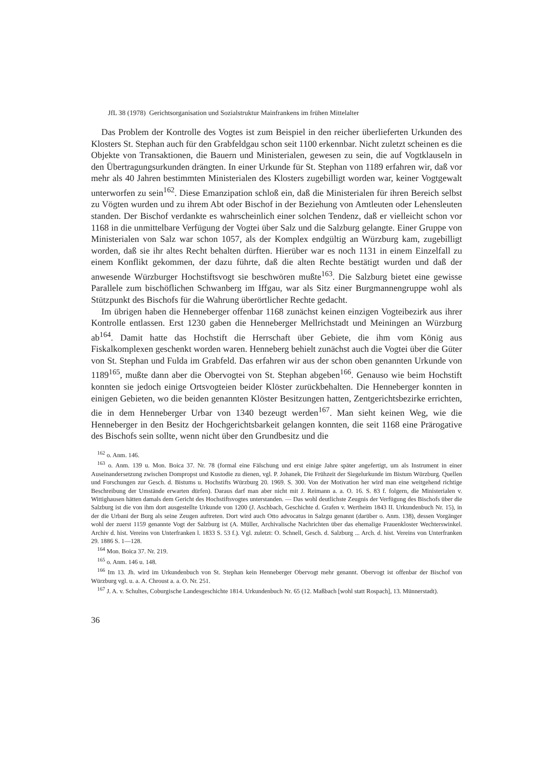JfL 38 (1978) Gerichtsorganisation und Sozialstruktur Mainfrankens im frühen Mittelalter
Das Problem der Kontrolle des Vogtes ist zum Beispiel in den reicher überlieferten Urkunden des Klosters St. Stephan auch für den Grabfeldgau schon seit 1100 erkennbar. Nicht zuletzt scheinen es die Objekte von Transaktionen, die Bauern und Ministerialen, gewesen zu sein, die auf Vogtklauseln in den Übertragungsurkunden drängten. In einer Urkunde für St. Stephan von 1189 erfahren wir, daß vor mehr als 40 Jahren bestimmten Ministerialen des Klosters zugebilligt worden war, keiner Vogtgewalt unterworfen zu sein<sup>162</sup>. Diese Emanzipation schloß ein, daß die Ministerialen für ihren Bereich selbst zu Vögten wurden und zu ihrem Abt oder Bischof in der Beziehung von Amtleuten oder Lehensleuten standen. Der Bischof verdankte es wahrscheinlich einer solchen Tendenz, daß er vielleicht schon vor 1168 in die unmittelbare Verfügung der Vogtei über Salz und die Salzburg gelangte. Einer Gruppe von Ministerialen von Salz war schon 1057, als der Komplex endgültig an Würzburg kam, zugebilligt worden, daß sie ihr altes Recht behalten dürften. Hierüber war es noch 1131 in einem Einzelfall zu einem Konflikt gekommen, der dazu führte, daß die alten Rechte bestätigt wurden und daß der anwesende Würzburger Hochstiftsvogt sie beschwören mußte<sup>163</sup>. Die Salzburg bietet eine gewisse Parallele zum bischöflichen Schwanberg im Iffgau, war als Sitz einer Burgmannengruppe wohl als Stützpunkt des Bischofs für die Wahrung überörtlicher Rechte gedacht.
Im übrigen haben die Henneberger offenbar 1168 zunächst keinen einzigen Vogteibezirk aus ihrer Kontrolle entlassen. Erst 1230 gaben die Henneberger Mellrichstadt und Meiningen an Würzburg ab<sup>164</sup>. Damit hatte das Hochstift die Herrschaft über Gebiete, die ihm vom König aus Fiskalkomplexen geschenkt worden waren. Henneberg behielt zunächst auch die Vogtei über die Güter von St. Stephan und Fulda im Grabfeld. Das erfahren wir aus der schon oben genannten Urkunde von 1189<sup>165</sup>, mußte dann aber die Obervogtei von St. Stephan abgeben<sup>166</sup>. Genauso wie beim Hochstift konnten sie jedoch einige Ortsvogteien beider Klöster zurückbehalten. Die Henneberger konnten in einigen Gebieten, wo die beiden genannten Klöster Besitzungen hatten, Zentgerichtsbezirke errichten, die in dem Henneberger Urbar von 1340 bezeugt werden<sup>167</sup>. Man sieht keinen Weg, wie die Henneberger in den Besitz der Hochgerichtsbarkeit gelangen konnten, die seit 1168 eine Prärogative des Bischofs sein sollte, wenn nicht über den Grundbesitz und die
<sup>162</sup> o. Anm. 146.
<sup>163</sup> o. Anm. 139 u. Mon. Boica 37. Nr. 78 (formal eine Fälschung und erst einige Jahre später angefertigt, um als Instrument in einer Auseinandersetzung zwischen Dompropst und Kustodie zu dienen, vgl. P. Johanek, Die Frühzeit der Siegelurkunde im Bistum Würzburg. Quellen und Forschungen zur Gesch. d. Bistums u. Hochstifts Würzburg 20. 1969. S. 300. Von der Motivation her wird man eine weitgehend richtige Beschreibung der Umstände erwarten dürfen). Daraus darf man aber nicht mit J. Reimann a. a. O. 16. S. 83 f. folgern, die Ministerialen v. Wittighausen hätten damals dem Gericht des Hochstiftsvogtes unterstanden. — Das wohl deutlichste Zeugnis der Verfügung des Bischofs über die Salzburg ist die von ihm dort ausgestellte Urkunde von 1200 (J. Aschbach, Geschichte d. Grafen v. Wertheim 1843 II. Urkundenbuch Nr. 15), in der die Urbani der Burg als seine Zeugen auftreten. Dort wird auch Otto advocatus in Salzgu genannt (darüber o. Anm. 138), dessen Vorgänger wohl der zuerst 1159 genannte Vogt der Salzburg ist (A. Müller, Archivalische Nachrichten über das ehemalige Frauenkloster Wechterswinkel. Archiv d. hist. Vereins von Unterfranken l. 1833 S. 53 f.). Vgl. zuletzt: O. Schnell, Gesch. d. Salzburg ... Arch. d. hist. Vereins von Unterfranken 29. 1886 S. 1—128.
<sup>164</sup> Mon. Boica 37. Nr. 219.
<sup>165</sup> o. Anm. 146 u. 148.
<sup>166</sup> Im 13. Jh. wird im Urkundenbuch von St. Stephan kein Henneberger Obervogt mehr genannt. Obervogt ist offenbar der Bischof von Würzburg vgl. u. a. A. Chroust a. a. O. Nr. 251.
<sup>167</sup> J. A. v. Schultes, Coburgische Landesgeschichte 1814. Urkundenbuch Nr. 65 (12. Maßbach [wohl statt Rospach], 13. Münnerstadt).
36